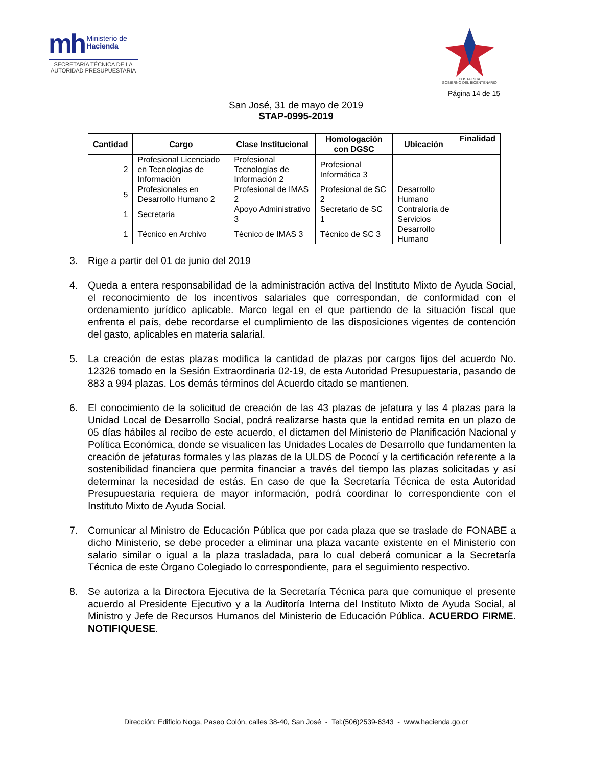mh Ministerio de
Hacienda
SECRETARÍA TÉCNICA DE LA AUTORIDAD PRESUPUESTARIA
COSTA RICA
GOBIERNO DEL BICENTENARIO
Página 14 de 15
San José, 31 de mayo de 2019
STAP-0995-2019
| Cantidad | Cargo | Clase Institucional | Homologación con DGSC | Ubicación | Finalidad |
| --- | --- | --- | --- | --- | --- |
| 2 | Profesional Licenciado en Tecnologías de Información | Profesional Tecnologías de Información 2 | Profesional Informática 3 | | |
| 5 | Profesionales en Desarrollo Humano 2 | Profesional de IMAS 2 | Profesional de SC 2 | Desarrollo Humano | |
| 1 | Secretaria | Apoyo Administrativo 3 | Secretario de SC 1 | Contraloría de Servicios | |
| 1 | Técnico en Archivo | Técnico de IMAS 3 | Técnico de SC 3 | Desarrollo Humano | |
3. Rige a partir del 01 de junio del 2019
4. Queda a entera responsabilidad de la administración activa del Instituto Mixto de Ayuda Social, el reconocimiento de los incentivos salariales que correspondan, de conformidad con el ordenamiento jurídico aplicable. Marco legal en el que partiendo de la situación fiscal que enfrenta el país, debe recordarse el cumplimiento de las disposiciones vigentes de contención del gasto, aplicables en materia salarial.
5. La creación de estas plazas modifica la cantidad de plazas por cargos fijos del acuerdo No. 12326 tomado en la Sesión Extraordinaria 02-19, de esta Autoridad Presupuestaria, pasando de 883 a 994 plazas. Los demás términos del Acuerdo citado se mantienen.
6. El conocimiento de la solicitud de creación de las 43 plazas de jefatura y las 4 plazas para la Unidad Local de Desarrollo Social, podrá realizarse hasta que la entidad remita en un plazo de 05 días hábiles al recibo de este acuerdo, el dictamen del Ministerio de Planificación Nacional y Política Económica, donde se visualicen las Unidades Locales de Desarrollo que fundamenten la creación de jefaturas formales y las plazas de la ULDS de Pococí y la certificación referente a la sostenibilidad financiera que permita financiar a través del tiempo las plazas solicitadas y así determinar la necesidad de estás. En caso de que la Secretaría Técnica de esta Autoridad Presupuestaria requiera de mayor información, podrá coordinar lo correspondiente con el Instituto Mixto de Ayuda Social.
7. Comunicar al Ministro de Educación Pública que por cada plaza que se traslade de FONABE a dicho Ministerio, se debe proceder a eliminar una plaza vacante existente en el Ministerio con salario similar o igual a la plaza trasladada, para lo cual deberá comunicar a la Secretaría Técnica de este Órgano Colegiado lo correspondiente, para el seguimiento respectivo.
8. Se autoriza a la Directora Ejecutiva de la Secretaría Técnica para que comunique el presente acuerdo al Presidente Ejecutivo y a la Auditoría Interna del Instituto Mixto de Ayuda Social, al Ministro y Jefe de Recursos Humanos del Ministerio de Educación Pública. ACUERDO FIRME. NOTIFIQUESE.
Dirección: Edificio Noga, Paseo Colón, calles 38-40, San José - Tel:(506)2539-6343 - www.hacienda.go.cr